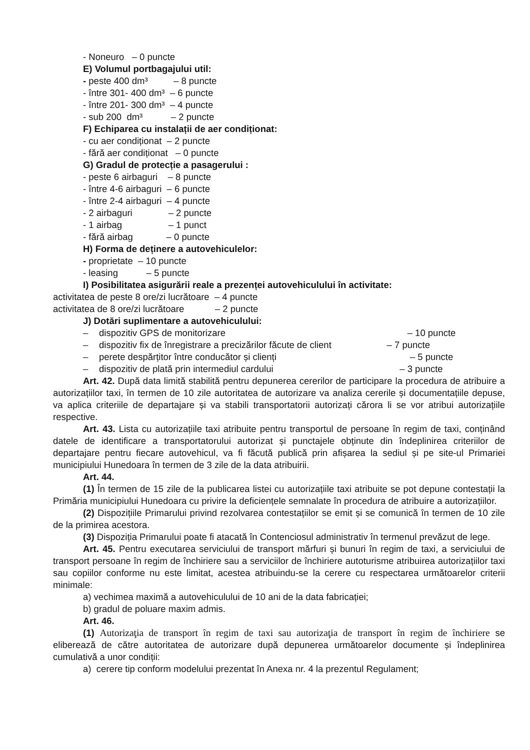- Noneuro – 0 puncte
E) Volumul portbagajului util:
- peste 400 dm³ – 8 puncte
- între 301- 400 dm³ – 6 puncte
- între 201- 300 dm³ – 4 puncte
- sub 200 dm³ – 2 puncte
F) Echiparea cu instalații de aer condiționat:
- cu aer condiționat – 2 puncte
- fără aer condiționat – 0 puncte
G) Gradul de protecție a pasagerului :
- peste 6 airbaguri – 8 puncte
- între 4-6 airbaguri – 6 puncte
- între 2-4 airbaguri – 4 puncte
- 2 airbaguri – 2 puncte
- 1 airbag – 1 punct
- fără airbag – 0 puncte
H) Forma de deținere a autovehiculelor:
- proprietate – 10 puncte
- leasing – 5 puncte
I) Posibilitatea asigurării reale a prezenței autovehiculului în activitate:
activitatea de peste 8 ore/zi lucrătoare – 4 puncte
activitatea de 8 ore/zi lucrătoare – 2 puncte
J) Dotări suplimentare a autovehiculului:
– dispozitiv GPS de monitorizare – 10 puncte
– dispozitiv fix de înregistrare a precizărilor făcute de client – 7 puncte
– perete despărțitor între conducător și clienți – 5 puncte
– dispozitiv de plată prin intermediul cardului – 3 puncte
Art. 42. După data limită stabilită pentru depunerea cererilor de participare la procedura de atribuire a autorizațiilor taxi, în termen de 10 zile autoritatea de autorizare va analiza cererile și documentațiile depuse, va aplica criteriile de departajare și va stabili transportatorii autorizați cărora li se vor atribui autorizațiile respective.
Art. 43. Lista cu autorizațiile taxi atribuite pentru transportul de persoane în regim de taxi, conținând datele de identificare a transportatorului autorizat și punctajele obținute din îndeplinirea criteriilor de departajare pentru fiecare autovehicul, va fi făcută publică prin afișarea la sediul și pe site-ul Primariei municipiului Hunedoara în termen de 3 zile de la data atribuirii.
Art. 44.
(1) În termen de 15 zile de la publicarea listei cu autorizațiile taxi atribuite se pot depune contestații la Primăria municipiului Hunedoara cu privire la deficiențele semnalate în procedura de atribuire a autorizațiilor.
(2) Dispozițiile Primarului privind rezolvarea contestațiilor se emit și se comunică în termen de 10 zile de la primirea acestora.
(3) Dispoziția Primarului poate fi atacată în Contenciosul administrativ în termenul prevăzut de lege.
Art. 45. Pentru executarea serviciului de transport mărfuri și bunuri în regim de taxi, a serviciului de transport persoane în regim de închiriere sau a serviciilor de închiriere autoturisme atribuirea autorizațiilor taxi sau copiilor conforme nu este limitat, acestea atribuindu-se la cerere cu respectarea următoarelor criterii minimale:
a) vechimea maximă a autovehiculului de 10 ani de la data fabricației;
b) gradul de poluare maxim admis.
Art. 46.
(1) Autorizaţia de transport în regim de taxi sau autorizaţia de transport în regim de închiriere se eliberează de către autoritatea de autorizare după depunerea următoarelor documente și îndeplinirea cumulativă a unor condiții:
a) cerere tip conform modelului prezentat în Anexa nr. 4 la prezentul Regulament;